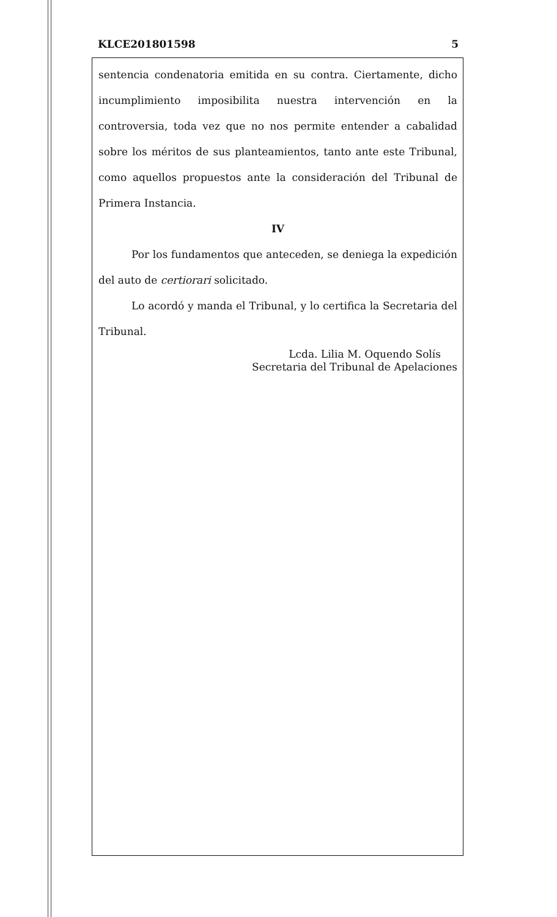KLCE201801598 5
sentencia condenatoria emitida en su contra. Ciertamente, dicho incumplimiento imposibilita nuestra intervención en la controversia, toda vez que no nos permite entender a cabalidad sobre los méritos de sus planteamientos, tanto ante este Tribunal, como aquellos propuestos ante la consideración del Tribunal de Primera Instancia.
IV
Por los fundamentos que anteceden, se deniega la expedición del auto de certiorari solicitado.
Lo acordó y manda el Tribunal, y lo certifica la Secretaria del Tribunal.
Lcda. Lilia M. Oquendo Solís
Secretaria del Tribunal de Apelaciones